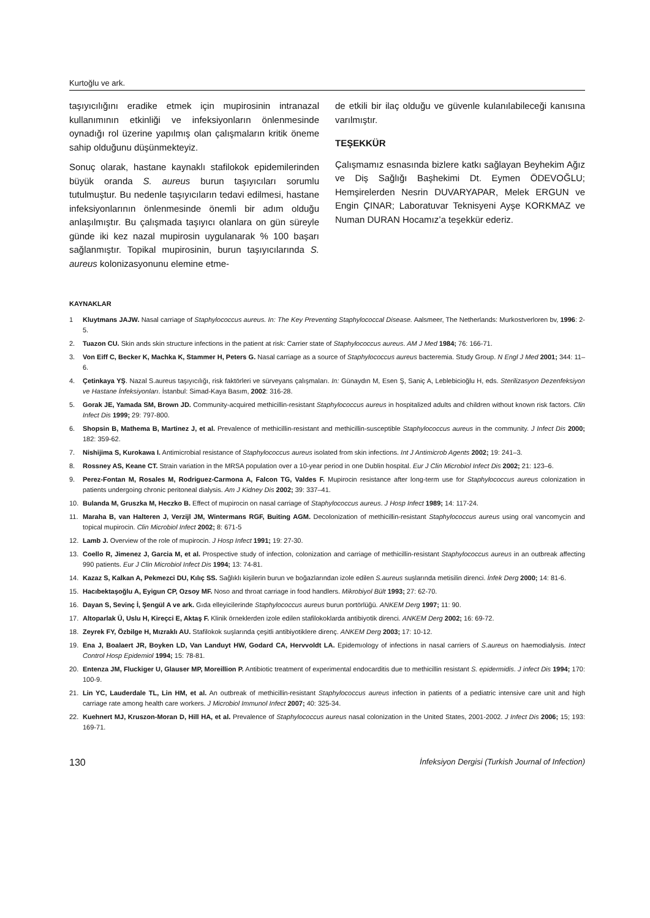Kurtoğlu ve ark.
taşıyıcılığını eradike etmek için mupirosinin intranazal kullanımının etkinliği ve infeksiyonların önlenmesinde oynadığı rol üzerine yapılmış olan çalışmaların kritik öneme sahip olduğunu düşünmekteyiz.
Sonuç olarak, hastane kaynaklı stafilokok epidemilerinden büyük oranda S. aureus burun taşıyıcıları sorumlu tutulmuştur. Bu nedenle taşıyıcıların tedavi edilmesi, hastane infeksiyonlarının önlenmesinde önemli bir adım olduğu anlaşılmıştır. Bu çalışmada taşıyıcı olanlara on gün süreyle günde iki kez nazal mupirosin uygulanarak % 100 başarı sağlanmıştır. Topikal mupirosinin, burun taşıyıcılarında S. aureus kolonizasyonunu elemine etme-
de etkili bir ilaç olduğu ve güvenle kulanılabileceği kanısına varılmıştır.
TEŞEKKÜR
Çalışmamız esnasında bizlere katkı sağlayan Beyhekim Ağız ve Diş Sağlığı Başhekimi Dt. Eymen ÖDEVOĞLU; Hemşirelerden Nesrin DUVARYAPAR, Melek ERGUN ve Engin ÇINAR; Laboratuvar Teknisyeni Ayşe KORKMAZ ve Numan DURAN Hocamız’a teşekkür ederiz.
KAYNAKLAR
1 Kluytmans JAJW. Nasal carriage of Staphylococcus aureus. In: The Key Preventing Staphylococcal Disease. Aalsmeer, The Netherlands: Murkostverloren bv, 1996: 2-5.
2. Tuazon CU. Skin ands skin structure infections in the patient at risk: Carrier state of Staphylococcus aureus. AM J Med 1984; 76: 166-71.
3. Von Eiff C, Becker K, Machka K, Stammer H, Peters G. Nasal carriage as a source of Staphylococcus aureus bacteremia. Study Group. N Engl J Med 2001; 344: 11–6.
4. Çetinkaya YŞ. Nazal S.aureus taşıyıcılığı, risk faktörleri ve sürveyans çalışmaları. In: Günaydın M, Esen Ş, Saniç A, Leblebicioğlu H, eds. Sterilizasyon Dezenfeksiyon ve Hastane İnfeksiyonları. İstanbul: Simad-Kaya Basım, 2002: 316-28.
5. Gorak JE, Yamada SM, Brown JD. Community-acquired methicillin-resistant Staphylococcus aureus in hospitalized adults and children without known risk factors. Clin Infect Dis 1999; 29: 797-800.
6. Shopsin B, Mathema B, Martinez J, et al. Prevalence of methicillin-resistant and methicillin-susceptible Staphylococcus aureus in the community. J Infect Dis 2000; 182: 359-62.
7. Nishijima S, Kurokawa I. Antimicrobial resistance of Staphylococcus aureus isolated from skin infections. Int J Antimicrob Agents 2002; 19: 241–3.
8. Rossney AS, Keane CT. Strain variation in the MRSA population over a 10-year period in one Dublin hospital. Eur J Clin Microbiol Infect Dis 2002; 21: 123–6.
9. Perez-Fontan M, Rosales M, Rodriguez-Carmona A, Falcon TG, Valdes F. Mupirocin resistance after long-term use for Staphylococcus aureus colonization in patients undergoing chronic peritoneal dialysis. Am J Kidney Dis 2002; 39: 337–41.
10. Bulanda M, Gruszka M, Heczko B. Effect of mupirocin on nasal carriage of Staphylococcus aureus. J Hosp Infect 1989; 14: 117-24.
11. Maraha B, van Halteren J, Verzijl JM, Wintermans RGF, Buiting AGM. Decolonization of methicillin-resistant Staphylococcus aureus using oral vancomycin and topical mupirocin. Clin Microbiol Infect 2002; 8: 671-5
12. Lamb J. Overview of the role of mupirocin. J Hosp Infect 1991; 19: 27-30.
13. Coello R, Jimenez J, Garcia M, et al. Prospective study of infection, colonization and carriage of methicillin-resistant Staphylococcus aureus in an outbreak affecting 990 patients. Eur J Clin Microbiol Infect Dis 1994; 13: 74-81.
14. Kazaz S, Kalkan A, Pekmezci DU, Kılıç SS. Sağlıklı kişilerin burun ve boğazlarından izole edilen S.aureus suşlarında metisilin direnci. İnfek Derg 2000; 14: 81-6.
15. Hacıbektaşoğlu A, Eyigun CP, Ozsoy MF. Noso and throat carriage in food handlers. Mikrobiyol Bült 1993; 27: 62-70.
16. Dayan S, Sevinç İ, Şengül A ve ark. Gıda elleyicilerinde Staphylococcus aureus burun portörlüğü. ANKEM Derg 1997; 11: 90.
17. Altoparlak Ü, Uslu H, Kireçci E, Aktaş F. Klinik örneklerden izole edilen stafilokoklarda antibiyotik direnci. ANKEM Derg 2002; 16: 69-72.
18. Zeyrek FY, Özbilge H, Mızraklı AU. Stafilokok suşlarında çeşitli antibiyotiklere direnç. ANKEM Derg 2003; 17: 10-12.
19. Ena J, Boalaert JR, Boyken LD, Van Landuyt HW, Godard CA, Hervvoldt LA. Epidemıology of infections in nasal carriers of S.aureus on haemodialysis. Intect Control Hosp Epidemiol 1994; 15: 78-81.
20. Entenza JM, Fluckiger U, Glauser MP, Moreillion P. Antibiotic treatment of experimental endocarditis due to methicillin resistant S. epidermidis. J infect Dis 1994; 170: 100-9.
21. Lin YC, Lauderdale TL, Lin HM, et al. An outbreak of methicillin-resistant Staphylococcus aureus infection in patients of a pediatric intensive care unit and high carriage rate among health care workers. J Microbiol Immunol Infect 2007; 40: 325-34.
22. Kuehnert MJ, Kruszon-Moran D, Hill HA, et al. Prevalence of Staphylococcus aureus nasal colonization in the United States, 2001-2002. J Infect Dis 2006; 15; 193: 169-71.
130 İnfeksiyon Dergisi (Turkish Journal of Infection)